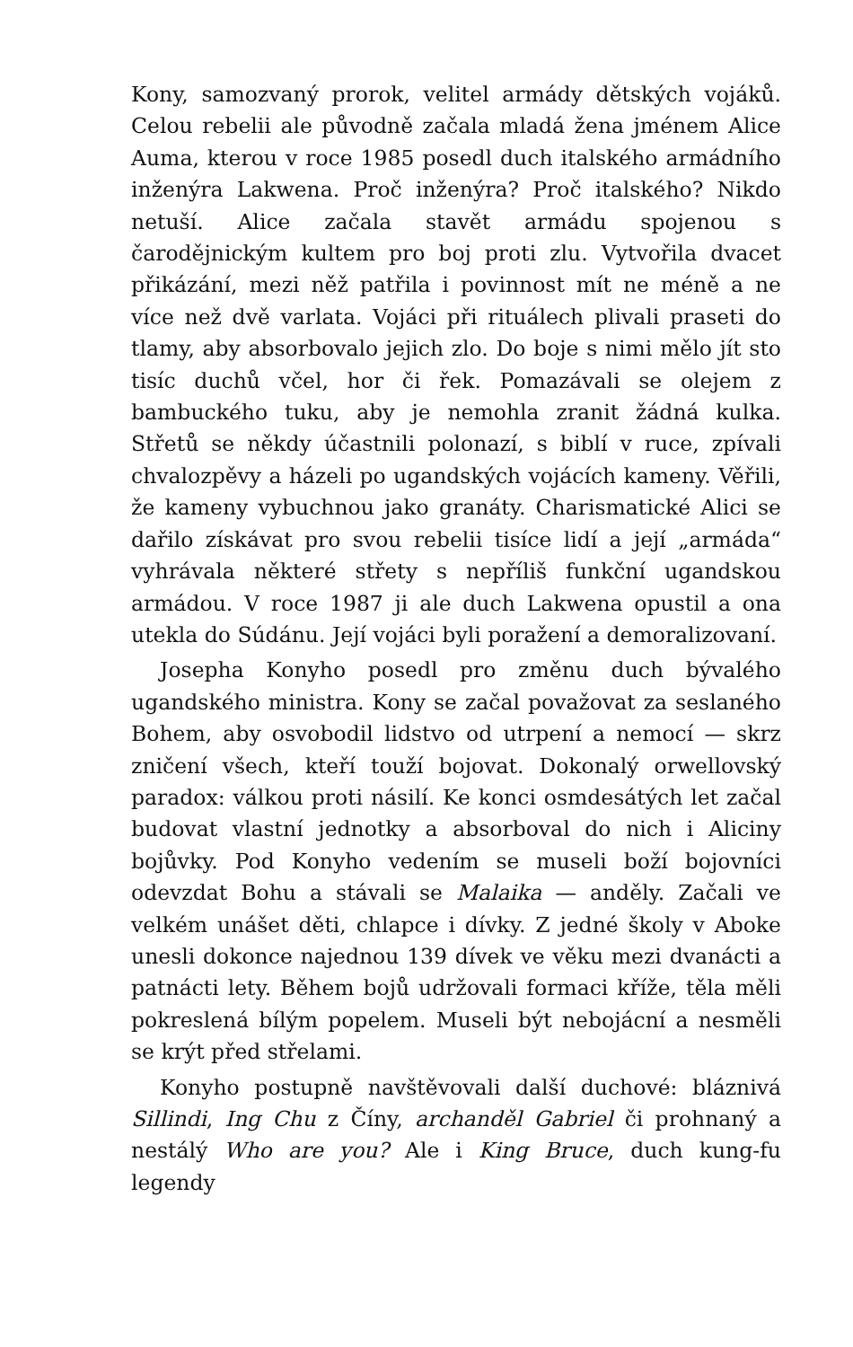Kony, samozvaný prorok, velitel armády dětských vojáků. Celou rebelii ale původně začala mladá žena jménem Alice Auma, kterou v roce 1985 posedl duch italského armádního inženýra Lakwena. Proč inženýra? Proč italského? Nikdo netuší. Alice začala stavět armádu spojenou s čarodějnickým kultem pro boj proti zlu. Vytvořila dvacet přikázání, mezi něž patřila i povinnost mít ne méně a ne více než dvě varlata. Vojáci při rituálech plivali praseti do tlamy, aby absorbovalo jejich zlo. Do boje s nimi mělo jít sto tisíc duchů včel, hor či řek. Pomazávali se olejem z bambuckého tuku, aby je nemohla zranit žádná kulka. Střetů se někdy účastnili polonazí, s biblí v ruce, zpívali chvalozpěvy a házeli po ugandských vojácích kameny. Věřili, že kameny vybuchnou jako granáty. Charismatické Alici se dařilo získávat pro svou rebelii tisíce lidí a její „armáda“ vyhrávala některé střety s nepříliš funkční ugandskou armádou. V roce 1987 ji ale duch Lakwena opustil a ona utekla do Súdánu. Její vojáci byli poražení a demoralizovaní.
Josepha Konyho posedl pro změnu duch bývalého ugandského ministra. Kony se začal považovat za seslaného Bohem, aby osvobodil lidstvo od utrpení a nemocí — skrz zničení všech, kteří touží bojovat. Dokonalý orwellovský paradox: válkou proti násilí. Ke konci osmdesátých let začal budovat vlastní jednotky a absorboval do nich i Aliciny bojůvky. Pod Konyho vedením se museli boží bojovníci odevzdat Bohu a stávali se Malaika — anděly. Začali ve velkém unášet děti, chlapce i dívky. Z jedné školy v Aboke unesli dokonce najednou 139 dívek ve věku mezi dvanácti a patnácti lety. Během bojů udržovali formaci kříže, těla měli pokreslená bílým popelem. Museli být nebojácní a nesměli se krýt před střelami.
Konyho postupně navštěvovali další duchové: bláznivá Sillindi, Ing Chu z Číny, archanděl Gabriel či prohnaný a nestálý Who are you? Ale i King Bruce, duch kung-fu legendy